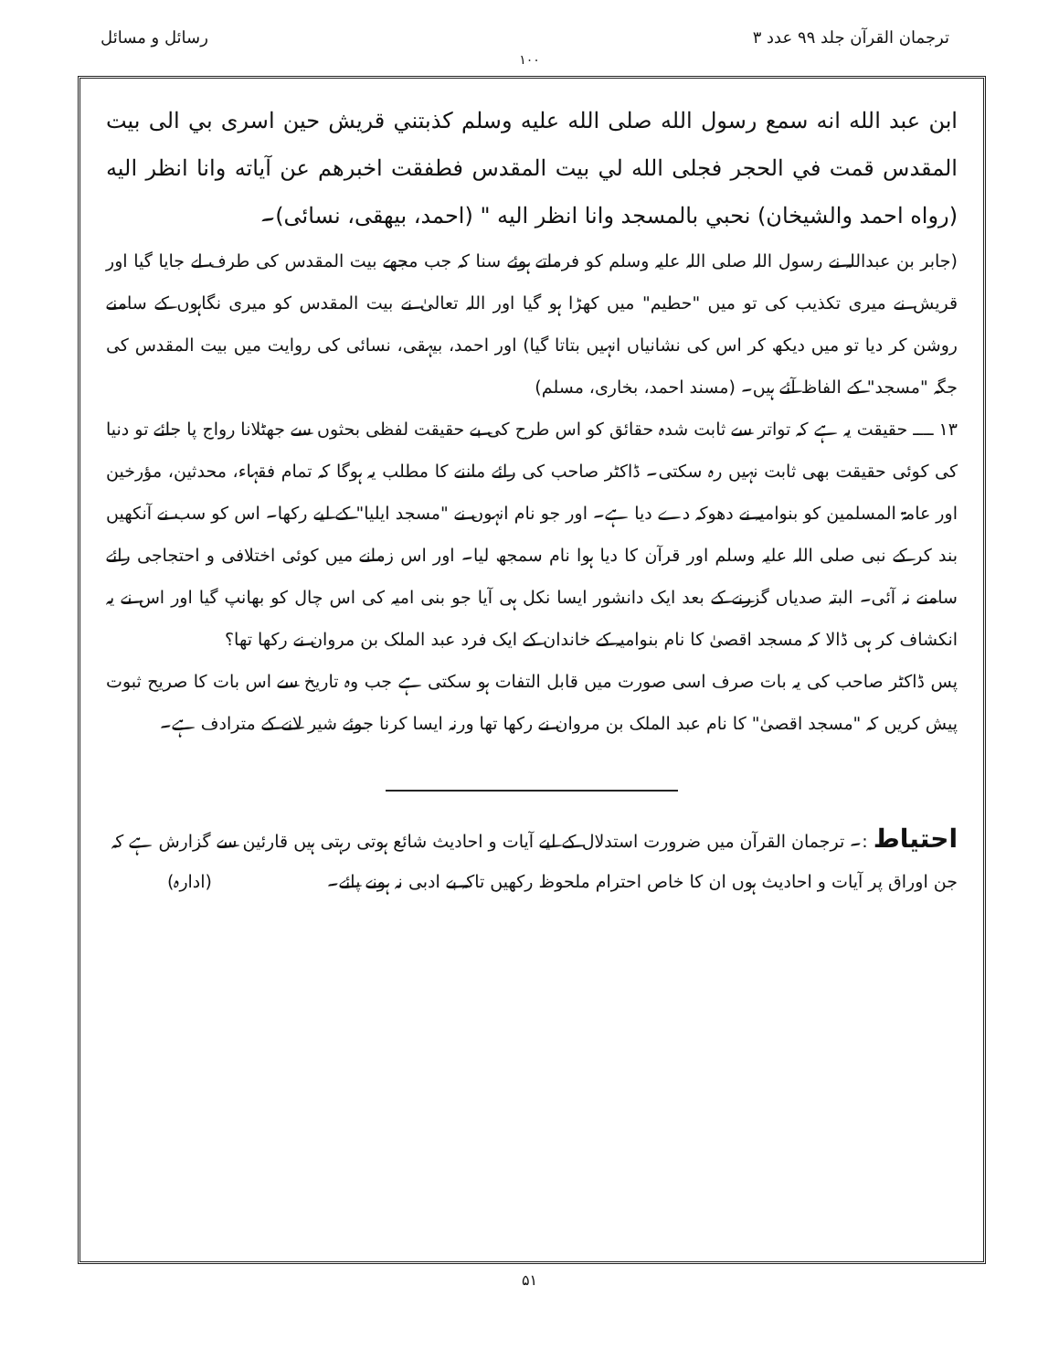ترجمان القرآن جلد ۹۹ عدد ۳ رسائل و مسائل
۱۰۰
ابن عبد الله انه سمع رسول الله صلى الله عليه وسلم كذبتني قريش حين اسرى بي الى بيت المقدس قمت في الحجر فجلى الله لي بيت المقدس فطفقت اخبرهم عن آياته وانا انظر اليه (رواه احمد والشيخان) نحبي بالمسجد وانا انظر اليه " (احمد، بيهقى، نسائى)۔
(جابر بن عبداللہ نے رسول اللہ صلی اللہ علیہ وسلم کو فرماتے ہوئے سنا کہ جب مجھے بیت المقدس کی طرف لے جایا گیا اور قریش نے میری تکذیب کی تو میں "حطیم" میں کھڑا ہو گیا اور اللہ تعالیٰ نے بیت المقدس کو میری نگاہوں کے سامنے روشن کر دیا تو میں دیکھ کر اس کی نشانیاں انہیں بتاتا گیا) اور احمد، بیہقی، نسائی کی روایت میں بیت المقدس کی جگہ "مسجد" کے الفاظ آئے ہیں۔ (مسند احمد، بخاری، مسلم)
۱۳ ــــ حقیقت یہ ہے کہ تواتر سے ثابت شدہ حقائق کو اس طرح کی بے حقیقت لفظی بحثوں سے جھٹلانا رواج پا جائے تو دنیا کی کوئی حقیقت بھی ثابت نہیں رہ سکتی۔ ڈاکٹر صاحب کی رائے ماننے کا مطلب یہ ہوگا کہ تمام فقہاء، محدثین، مؤرخین اور عامۃ المسلمین کو بنوامیہ نے دھوکہ دے دیا ہے۔ اور جو نام انہوں نے "مسجد ایلیا" کے لیے رکھا۔ اس کو سب نے آنکھیں بند کر کے نبی صلی اللہ علیہ وسلم اور قرآن کا دیا ہوا نام سمجھ لیا۔ اور اس زمانے میں کوئی اختلافی و احتجاجی رائے سامنے نہ آئی۔ البتہ صدیاں گزرنے کے بعد ایک دانشور ایسا نکل ہی آیا جو بنی امیہ کی اس چال کو بھانپ گیا اور اس نے یہ انکشاف کر ہی ڈالا کہ مسجد اقصیٰ کا نام بنوامیہ کے خاندان کے ایک فرد عبد الملک بن مروان نے رکھا تھا؟
پس ڈاکٹر صاحب کی یہ بات صرف اسی صورت میں قابل التفات ہو سکتی ہے جب وہ تاریخ سے اس بات کا صریح ثبوت پیش کریں کہ "مسجد اقصیٰ" کا نام عبد الملک بن مروان نے رکھا تھا ورنہ ایسا کرنا جوئے شیر لانے کے مترادف ہے۔
احتیاط :۔ ترجمان القرآن میں ضرورت استدلال کے لیے آیات و احادیث شائع ہوتی رہتی ہیں قارئین سے گزارش ہے کہ جن اوراق پر آیات و احادیث ہوں ان کا خاص احترام ملحوظ رکھیں تاکہ بے ادبی نہ ہونے پائے۔ (ادارہ)
۵۱